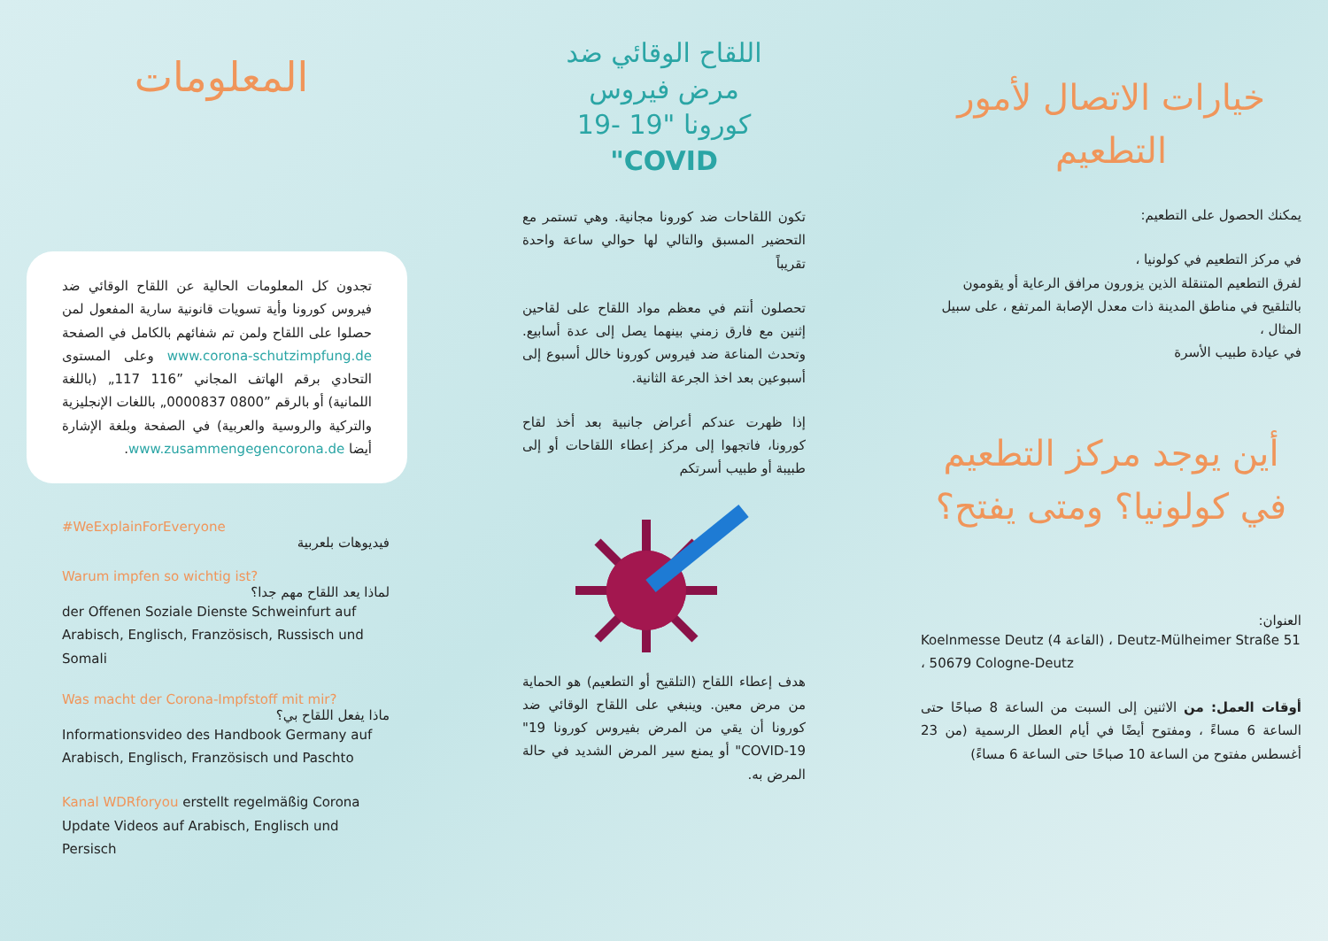المعلومات
تجدون كل المعلومات الحالية عن اللقاح الوقائي ضد فيروس كورونا وأية تسويات قانونية سارية المفعول لمن حصلوا على اللقاح ولمن تم شفائهم بالكامل في الصفحة www.corona-schutzimpfung.de وعلى المستوى التحادي برقم الهاتف المجاني ”116 117„ (باللغة اللمانية) أو بالرقم ”0800 0000837„ باللغات الإنجليزية والتركية والروسية والعربية) في الصفحة وبلغة الإشارة أيضا www.zusammengegencorona.de.
#WeExplainForEveryone
فيديوهات بلعربية
Warum impfen so wichtig ist?
لماذا يعد اللقاح مهم جدا؟
der Offenen Soziale Dienste Schweinfurt auf Arabisch, Englisch, Französisch, Russisch und Somali
Was macht der Corona-Impfstoff mit mir?
ماذا يفعل اللقاح بي؟
Informationsvideo des Handbook Germany auf Arabisch, Englisch, Französisch und Paschto
Kanal WDRforyou erstellt regelmäßig Corona Update Videos auf Arabisch, Englisch und Persisch
اللقاح الوقائي ضد
مرض فيروس
كورونا "19 -19
"COVID
تكون اللقاحات ضد كورونا مجانية. وهي تستمر مع التحضير المسبق والتالي لها حوالي ساعة واحدة تقريباً
تحصلون أنتم في معظم مواد اللقاح على لقاحين إثنين مع فارق زمني بينهما يصل إلى عدة أسابيع. وتحدث المناعة ضد فيروس كورونا خالل أسبوع إلى أسبوعين بعد اخذ الجرعة الثانية.
إذا ظهرت عندكم أعراض جانبية بعد أخذ لقاح كورونا، فاتجهوا إلى مركز إعطاء اللقاحات أو إلى طبيبة أو طبيب أسرتكم
هدف إعطاء اللقاح (التلقيح أو التطعيم) هو الحماية من مرض معين. وينبغي على اللقاح الوقائي ضد كورونا أن يقي من المرض بفيروس كورونا 19" COVID-19" أو يمنع سير المرض الشديد في حالة المرض به.
خيارات الاتصال لأمور
التطعيم
يمكنك الحصول على التطعيم:
في مركز التطعيم في كولونيا ،
لفرق التطعيم المتنقلة الذين يزورون مرافق الرعاية أو يقومون بالتلقيح في مناطق المدينة ذات معدل الإصابة المرتفع ، على سبيل المثال ،
في عيادة طبيب الأسرة
أين يوجد مركز التطعيم
في كولونيا؟ ومتى يفتح؟
العنوان:
Koelnmesse Deutz (القاعة 4) ، Deutz-Mülheimer Straße 51 ، 50679 Cologne-Deutz
أوقات العمل: من الاثنين إلى السبت من الساعة 8 صباحًا حتى الساعة 6 مساءً ، ومفتوح أيضًا في أيام العطل الرسمية (من 23 أغسطس مفتوح من الساعة 10 صباحًا حتى الساعة 6 مساءً)